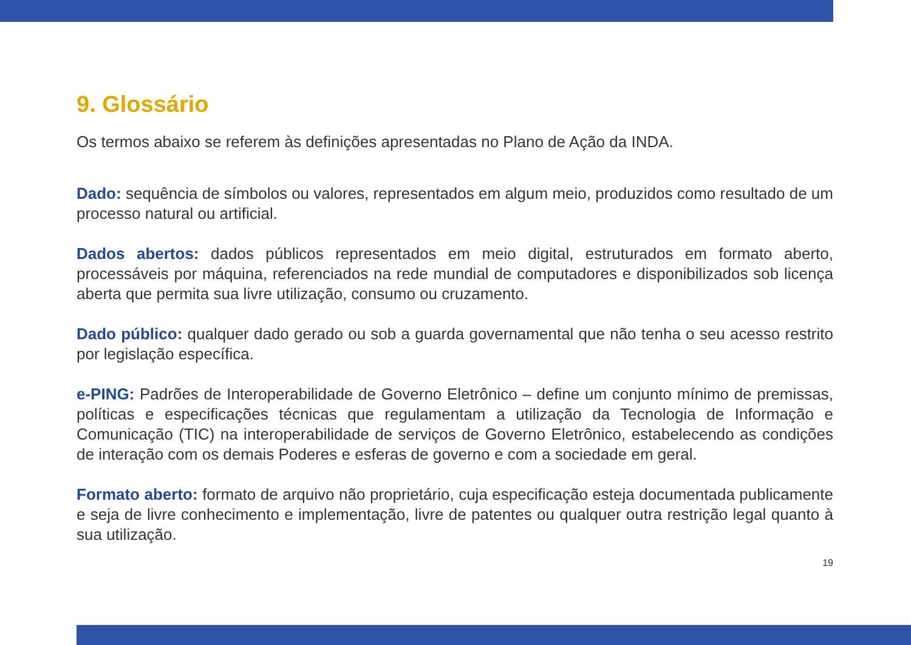9. Glossário
Os termos abaixo se referem às definições apresentadas no Plano de Ação da INDA.
Dado: sequência de símbolos ou valores, representados em algum meio, produzidos como resultado de um processo natural ou artificial.
Dados abertos: dados públicos representados em meio digital, estruturados em formato aberto, processáveis por máquina, referenciados na rede mundial de computadores e disponibilizados sob licença aberta que permita sua livre utilização, consumo ou cruzamento.
Dado público: qualquer dado gerado ou sob a guarda governamental que não tenha o seu acesso restrito por legislação específica.
e-PING: Padrões de Interoperabilidade de Governo Eletrônico – define um conjunto mínimo de premissas, políticas e especificações técnicas que regulamentam a utilização da Tecnologia de Informação e Comunicação (TIC) na interoperabilidade de serviços de Governo Eletrônico, estabelecendo as condições de interação com os demais Poderes e esferas de governo e com a sociedade em geral.
Formato aberto: formato de arquivo não proprietário, cuja especificação esteja documentada publicamente e seja de livre conhecimento e implementação, livre de patentes ou qualquer outra restrição legal quanto à sua utilização.
19